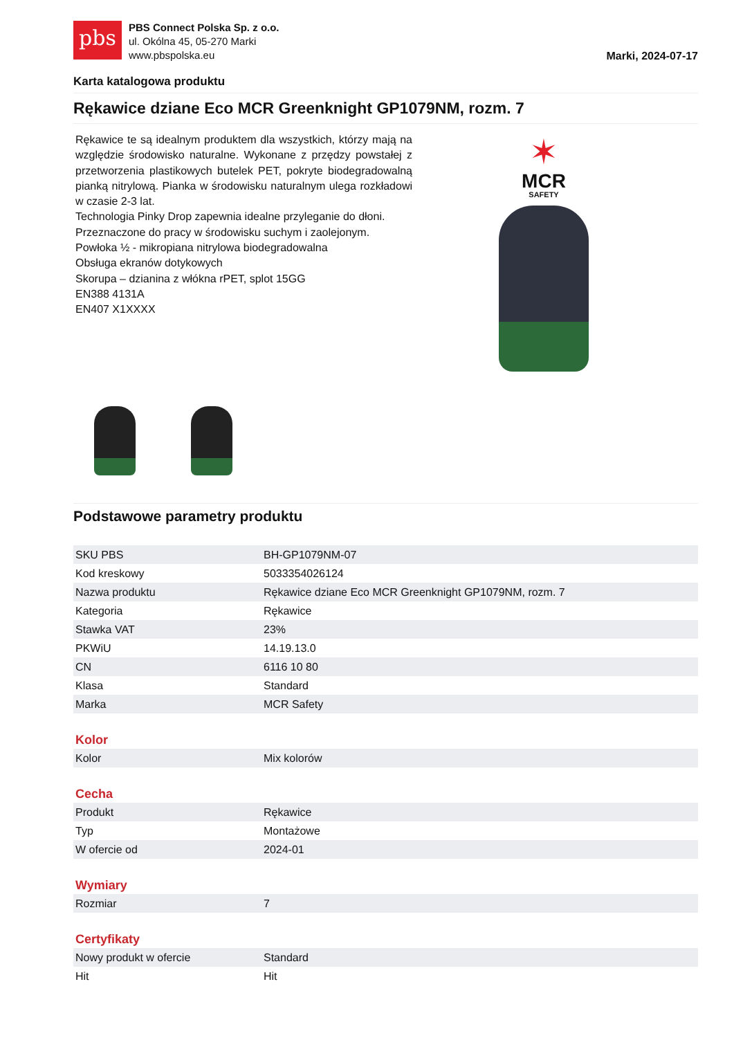pbs
PBS Connect Polska Sp. z o.o.
ul. Okólna 45, 05-270 Marki
www.pbspolska.eu
Marki, 2024-07-17
Karta katalogowa produktu
Rękawice dziane Eco MCR Greenknight GP1079NM, rozm. 7
Rękawice te są idealnym produktem dla wszystkich, którzy mają na względzie środowisko naturalne. Wykonane z przędzy powstałej z przetworzenia plastikowych butelek PET, pokryte biodegradowalną pianką nitrylową. Pianka w środowisku naturalnym ulega rozkładowi w czasie 2-3 lat.
Technologia Pinky Drop zapewnia idealne przyleganie do dłoni.
Przeznaczone do pracy w środowisku suchym i zaolejonym.
Powłoka ½ - mikropiana nitrylowa biodegradowalna
Obsługa ekranów dotykowych
Skorupa – dzianina z włókna rPET, splot 15GG
EN388 4131A
EN407 X1XXXX
✶
MCR
SAFETY
Podstawowe parametry produktu
| SKU PBS | BH-GP1079NM-07 |
| Kod kreskowy | 5033354026124 |
| Nazwa produktu | Rękawice dziane Eco MCR Greenknight GP1079NM, rozm. 7 |
| Kategoria | Rękawice |
| Stawka VAT | 23% |
| PKWiU | 14.19.13.0 |
| CN | 6116 10 80 |
| Klasa | Standard |
| Marka | MCR Safety |
Kolor
| Kolor | Mix kolorów |
Cecha
| Produkt | Rękawice |
| Typ | Montażowe |
| W ofercie od | 2024-01 |
Wymiary
| Rozmiar | 7 |
Certyfikaty
| Nowy produkt w ofercie | Standard |
| Hit | Hit |